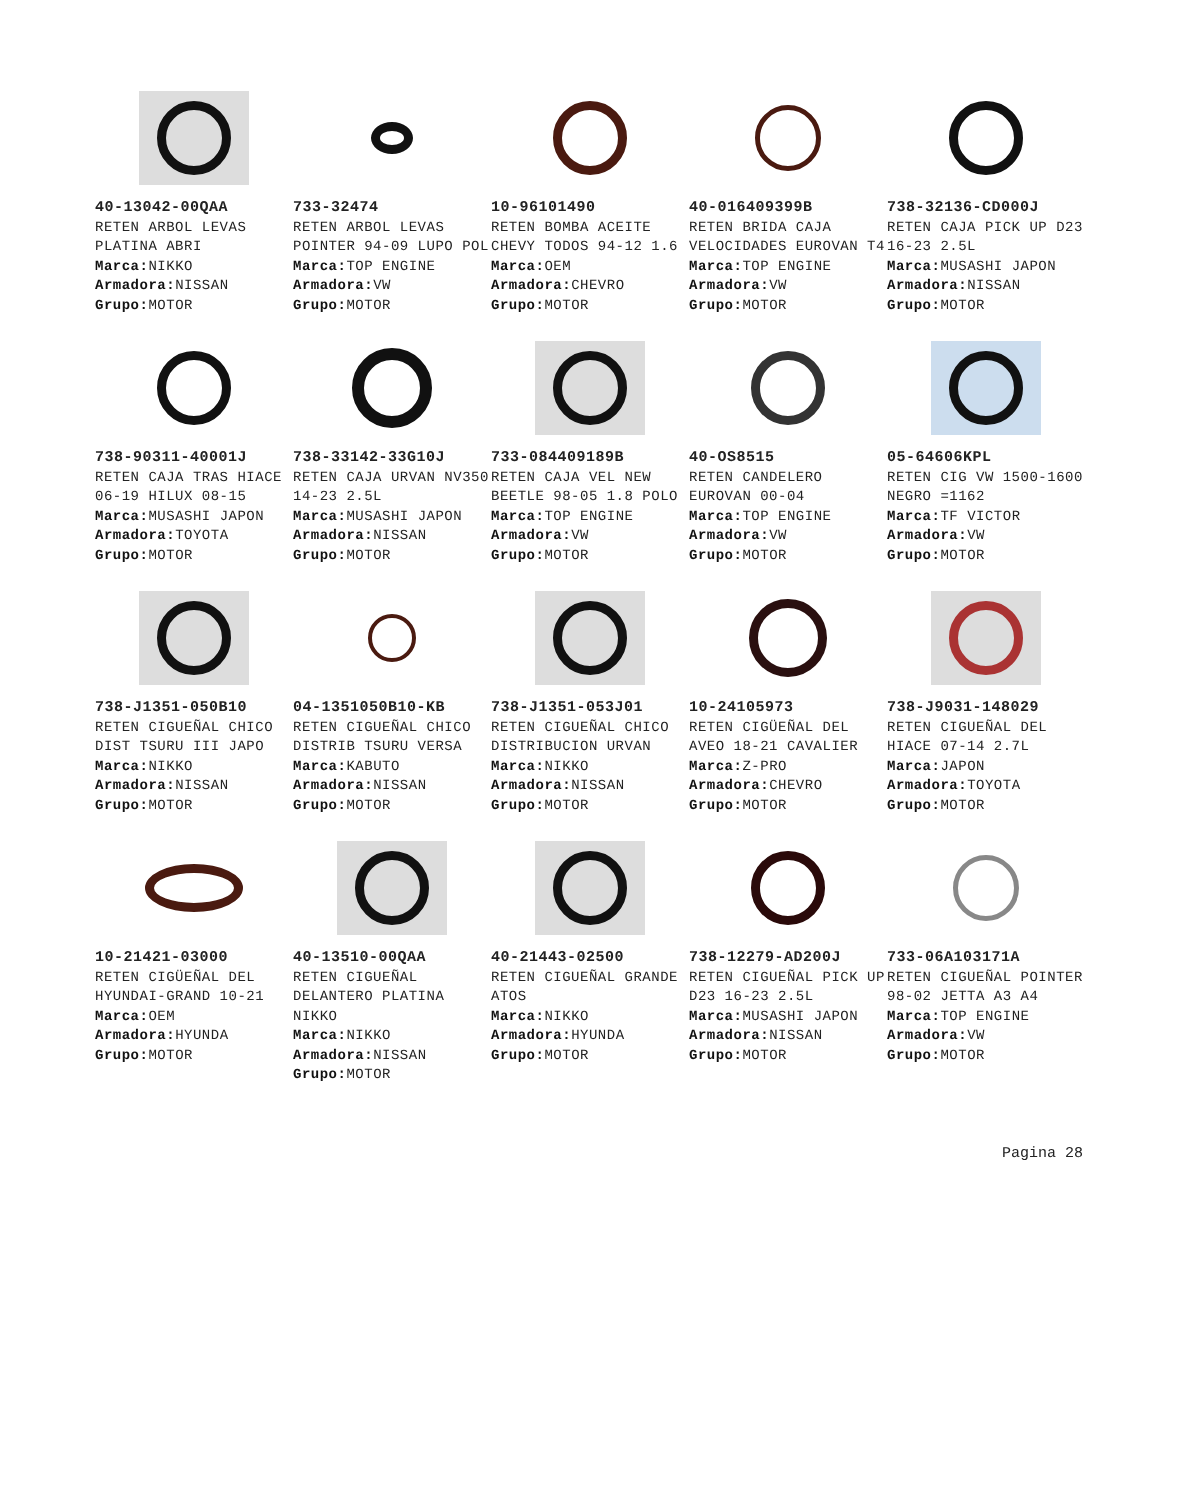40-13042-00QAA
RETEN ARBOL LEVAS PLATINA ABRI
Marca: NIKKO
Armadora: NISSAN
Grupo: MOTOR
733-32474
RETEN ARBOL LEVAS POINTER 94-09 LUPO POL
Marca: TOP ENGINE
Armadora: VW
Grupo: MOTOR
10-96101490
RETEN BOMBA ACEITE CHEVY TODOS 94-12 1.6
Marca: OEM
Armadora: CHEVRO
Grupo: MOTOR
40-016409399B
RETEN BRIDA CAJA VELOCIDADES EUROVAN T4
Marca: TOP ENGINE
Armadora: VW
Grupo: MOTOR
738-32136-CD000J
RETEN CAJA PICK UP D23 16-23 2.5L
Marca: MUSASHI JAPON
Armadora: NISSAN
Grupo: MOTOR
738-90311-40001J
RETEN CAJA TRAS HIACE 06-19 HILUX 08-15
Marca: MUSASHI JAPON
Armadora: TOYOTA
Grupo: MOTOR
738-33142-33G10J
RETEN CAJA URVAN NV350 14-23 2.5L
Marca: MUSASHI JAPON
Armadora: NISSAN
Grupo: MOTOR
733-084409189B
RETEN CAJA VEL NEW BEETLE 98-05 1.8 POLO
Marca: TOP ENGINE
Armadora: VW
Grupo: MOTOR
40-OS8515
RETEN CANDELERO EUROVAN 00-04
Marca: TOP ENGINE
Armadora: VW
Grupo: MOTOR
05-64606KPL
RETEN CIG VW 1500-1600 NEGRO =1162
Marca: TF VICTOR
Armadora: VW
Grupo: MOTOR
738-J1351-050B10
RETEN CIGUEÑAL CHICO DIST TSURU III JAPO
Marca: NIKKO
Armadora: NISSAN
Grupo: MOTOR
04-1351050B10-KB
RETEN CIGUEÑAL CHICO DISTRIB TSURU VERSA
Marca: KABUTO
Armadora: NISSAN
Grupo: MOTOR
738-J1351-053J01
RETEN CIGUEÑAL CHICO DISTRIBUCION URVAN
Marca: NIKKO
Armadora: NISSAN
Grupo: MOTOR
10-24105973
RETEN CIGÜEÑAL DEL AVEO 18-21 CAVALIER
Marca: Z-PRO
Armadora: CHEVRO
Grupo: MOTOR
738-J9031-148029
RETEN CIGUEÑAL DEL HIACE 07-14 2.7L
Marca: JAPON
Armadora: TOYOTA
Grupo: MOTOR
10-21421-03000
RETEN CIGÜEÑAL DEL HYUNDAI-GRAND 10-21
Marca: OEM
Armadora: HYUNDA
Grupo: MOTOR
40-13510-00QAA
RETEN CIGUEÑAL DELANTERO PLATINA NIKKO
Marca: NIKKO
Armadora: NISSAN
Grupo: MOTOR
40-21443-02500
RETEN CIGUEÑAL GRANDE ATOS
Marca: NIKKO
Armadora: HYUNDA
Grupo: MOTOR
738-12279-AD200J
RETEN CIGUEÑAL PICK UP D23 16-23 2.5L
Marca: MUSASHI JAPON
Armadora: NISSAN
Grupo: MOTOR
733-06A103171A
RETEN CIGUEÑAL POINTER 98-02 JETTA A3 A4
Marca: TOP ENGINE
Armadora: VW
Grupo: MOTOR
Pagina 28